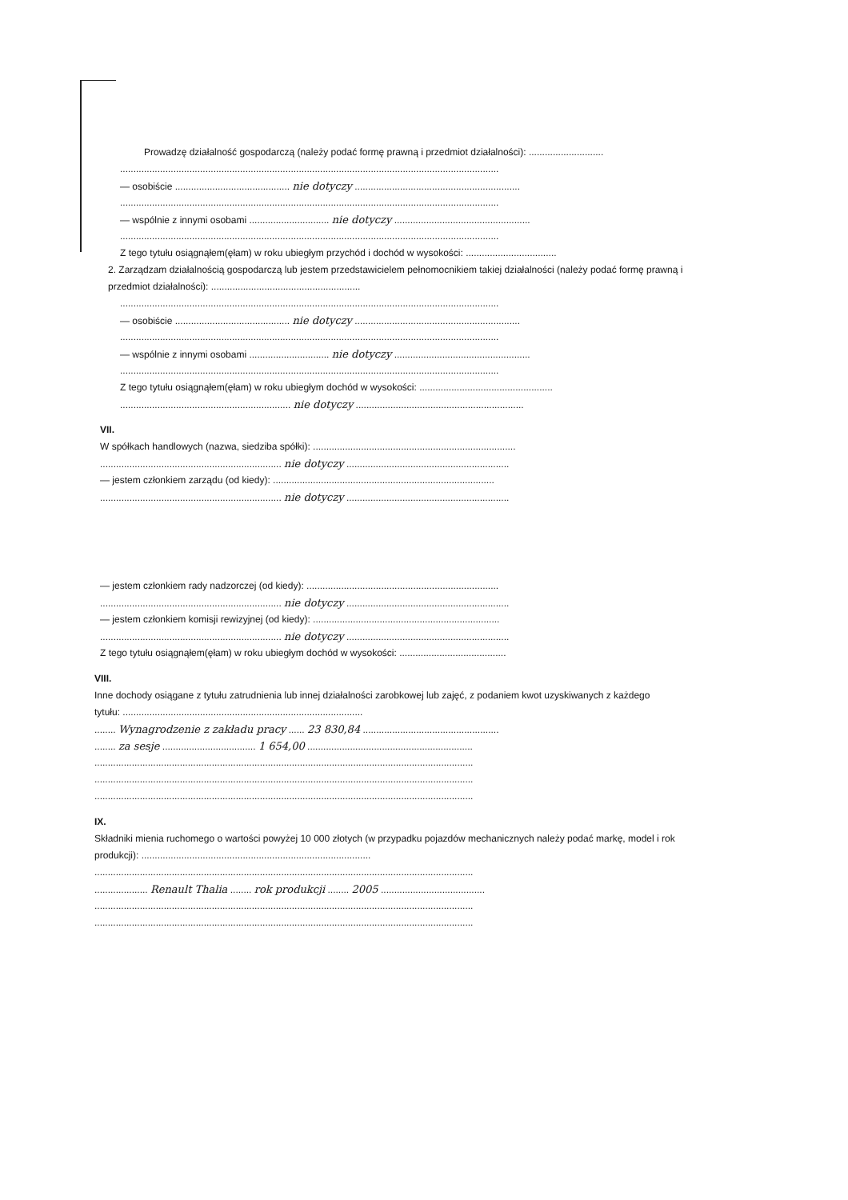Prowadzę działalność gospodarczą (należy podać formę prawną i przedmiot działalności): ............................
..............................................................................................................................................
— osobiście ........................................... nie dotyczy ..............................................................
..............................................................................................................................................
— wspólnie z innymi osobami .............................. nie dotyczy ...................................................
..............................................................................................................................................
Z tego tytułu osiągnąłem(ęłam) w roku ubiegłym przychód i dochód w wysokości: ..................................
2. Zarządzam działalnością gospodarczą lub jestem przedstawicielem pełnomocnikiem takiej działalności (należy podać formę prawną i przedmiot działalności): ........................................................
..............................................................................................................................................
— osobiście ........................................... nie dotyczy ..............................................................
..............................................................................................................................................
— wspólnie z innymi osobami .............................. nie dotyczy ...................................................
..............................................................................................................................................
Z tego tytułu osiągnąłem(ęłam) w roku ubiegłym dochód w wysokości: ..................................................
................................................................ nie dotyczy ...............................................................
VII.
W spółkach handlowych (nazwa, siedziba spółki): ............................................................................
.................................................................... nie dotyczy .............................................................
— jestem członkiem zarządu (od kiedy): ...................................................................................
.................................................................... nie dotyczy .............................................................
— jestem członkiem rady nadzorczej (od kiedy): ........................................................................
.................................................................... nie dotyczy .............................................................
— jestem członkiem komisji rewizyjnej (od kiedy): ......................................................................
.................................................................... nie dotyczy .............................................................
Z tego tytułu osiągnąłem(ęłam) w roku ubiegłym dochód w wysokości: ........................................
VIII.
Inne dochody osiągane z tytułu zatrudnienia lub innej działalności zarobkowej lub zajęć, z podaniem kwot uzyskiwanych z każdego tytułu: ..........................................................................................
........ Wynagrodzenie z zakładu pracy ...... 23 830,84 ...................................................
........ za sesje ................................... 1 654,00 ..............................................................
..............................................................................................................................................
..............................................................................................................................................
..............................................................................................................................................
IX.
Składniki mienia ruchomego o wartości powyżej 10 000 złotych (w przypadku pojazdów mechanicznych należy podać markę, model i rok produkcji): ......................................................................................
..............................................................................................................................................
.................... Renault Thalia ........ rok produkcji ........ 2005 .......................................
..............................................................................................................................................
..............................................................................................................................................